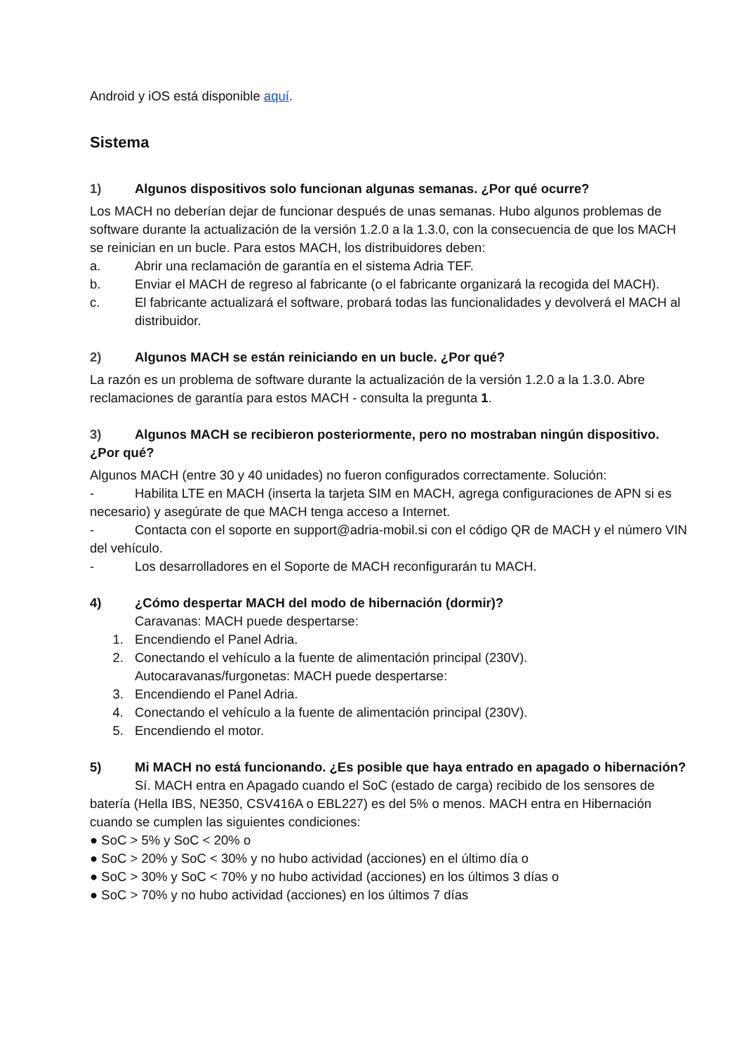Android y iOS está disponible aquí.
Sistema
1) Algunos dispositivos solo funcionan algunas semanas. ¿Por qué ocurre?
Los MACH no deberían dejar de funcionar después de unas semanas. Hubo algunos problemas de software durante la actualización de la versión 1.2.0 a la 1.3.0, con la consecuencia de que los MACH se reinician en un bucle. Para estos MACH, los distribuidores deben:
a. Abrir una reclamación de garantía en el sistema Adria TEF.
b. Enviar el MACH de regreso al fabricante (o el fabricante organizará la recogida del MACH).
c. El fabricante actualizará el software, probará todas las funcionalidades y devolverá el MACH al distribuidor.
2) Algunos MACH se están reiniciando en un bucle. ¿Por qué?
La razón es un problema de software durante la actualización de la versión 1.2.0 a la 1.3.0. Abre reclamaciones de garantía para estos MACH - consulta la pregunta 1.
3) Algunos MACH se recibieron posteriormente, pero no mostraban ningún dispositivo. ¿Por qué?
Algunos MACH (entre 30 y 40 unidades) no fueron configurados correctamente. Solución:
- Habilita LTE en MACH (inserta la tarjeta SIM en MACH, agrega configuraciones de APN si es necesario) y asegúrate de que MACH tenga acceso a Internet.
- Contacta con el soporte en support@adria-mobil.si con el código QR de MACH y el número VIN del vehículo.
- Los desarrolladores en el Soporte de MACH reconfigurarán tu MACH.
4) ¿Cómo despertar MACH del modo de hibernación (dormir)?
Caravanas: MACH puede despertarse:
1. Encendiendo el Panel Adria.
2. Conectando el vehículo a la fuente de alimentación principal (230V).
Autocaravanas/furgonetas: MACH puede despertarse:
3. Encendiendo el Panel Adria.
4. Conectando el vehículo a la fuente de alimentación principal (230V).
5. Encendiendo el motor.
5) Mi MACH no está funcionando. ¿Es posible que haya entrado en apagado o hibernación?
Sí. MACH entra en Apagado cuando el SoC (estado de carga) recibido de los sensores de batería (Hella IBS, NE350, CSV416A o EBL227) es del 5% o menos. MACH entra en Hibernación cuando se cumplen las siguientes condiciones:
● SoC > 5% y SoC < 20% o
● SoC > 20% y SoC < 30% y no hubo actividad (acciones) en el último día o
● SoC > 30% y SoC < 70% y no hubo actividad (acciones) en los últimos 3 días o
● SoC > 70% y no hubo actividad (acciones) en los últimos 7 días